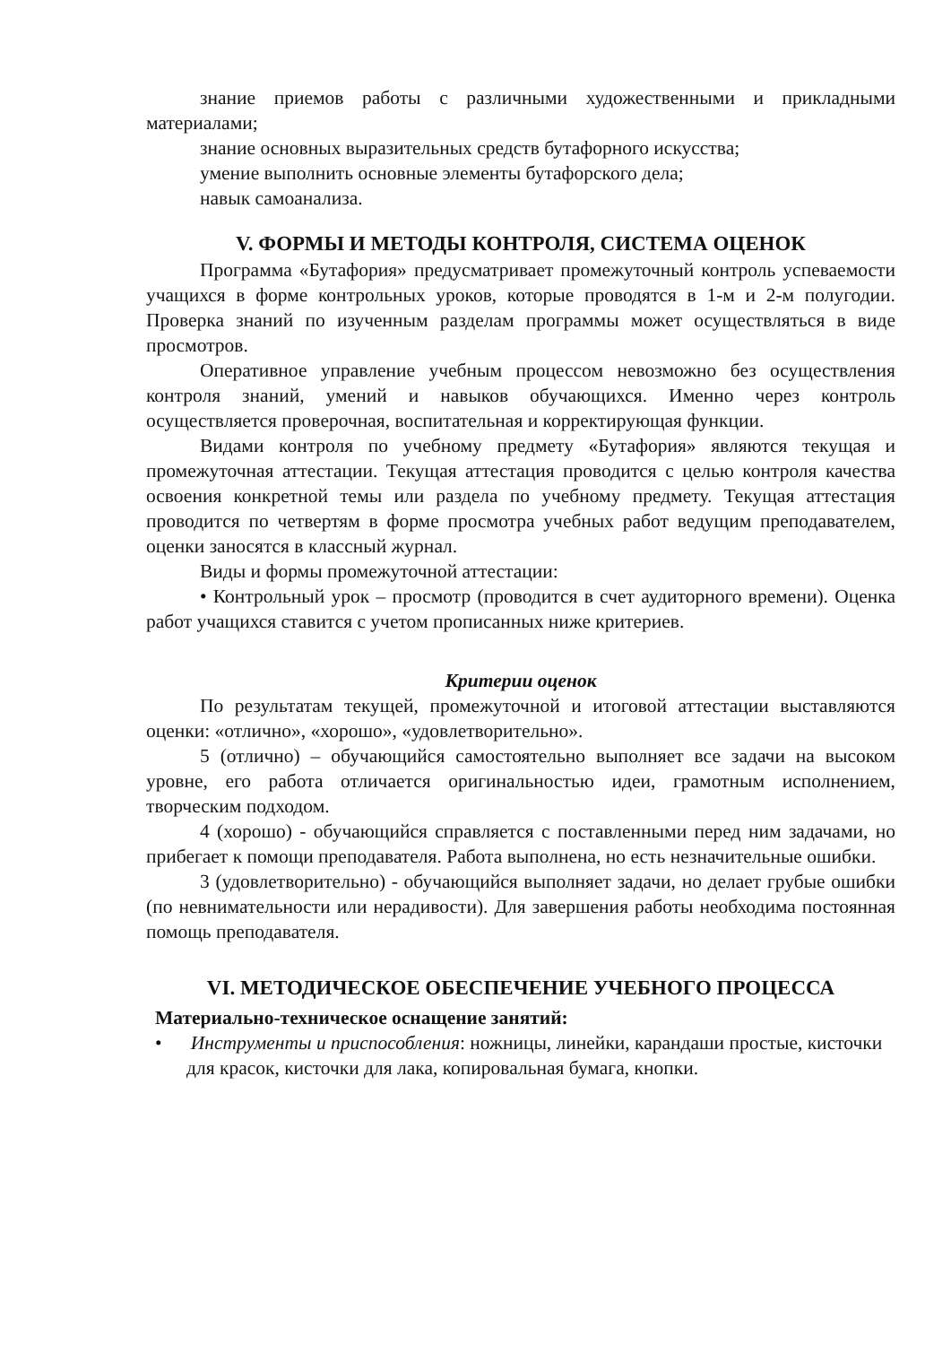знание приемов работы с различными художественными и прикладными материалами;
знание основных выразительных средств бутафорного искусства;
умение выполнить основные элементы бутафорского дела;
навык самоанализа.
V. ФОРМЫ И МЕТОДЫ КОНТРОЛЯ, СИСТЕМА ОЦЕНОК
Программа «Бутафория» предусматривает промежуточный контроль успеваемости учащихся в форме контрольных уроков, которые проводятся в 1-м и 2-м полугодии. Проверка знаний по изученным разделам программы может осуществляться в виде просмотров.
Оперативное управление учебным процессом невозможно без осуществления контроля знаний, умений и навыков обучающихся. Именно через контроль осуществляется проверочная, воспитательная и корректирующая функции.
Видами контроля по учебному предмету «Бутафория» являются текущая и промежуточная аттестации. Текущая аттестация проводится с целью контроля качества освоения конкретной темы или раздела по учебному предмету. Текущая аттестация проводится по четвертям в форме просмотра учебных работ ведущим преподавателем, оценки заносятся в классный журнал.
Виды и формы промежуточной аттестации:
• Контрольный урок – просмотр (проводится в счет аудиторного времени). Оценка работ учащихся ставится с учетом прописанных ниже критериев.
Критерии оценок
По результатам текущей, промежуточной и итоговой аттестации выставляются оценки: «отлично», «хорошо», «удовлетворительно».
5 (отлично) – обучающийся самостоятельно выполняет все задачи на высоком уровне, его работа отличается оригинальностью идеи, грамотным исполнением, творческим подходом.
4 (хорошо) - обучающийся справляется с поставленными перед ним задачами, но прибегает к помощи преподавателя. Работа выполнена, но есть незначительные ошибки.
3 (удовлетворительно) - обучающийся выполняет задачи, но делает грубые ошибки (по невнимательности или нерадивости). Для завершения работы необходима постоянная помощь преподавателя.
VI. МЕТОДИЧЕСКОЕ ОБЕСПЕЧЕНИЕ УЧЕБНОГО ПРОЦЕССА
Материально-техническое оснащение занятий:
• Инструменты и приспособления: ножницы, линейки, карандаши простые, кисточки для красок, кисточки для лака, копировальная бумага, кнопки.